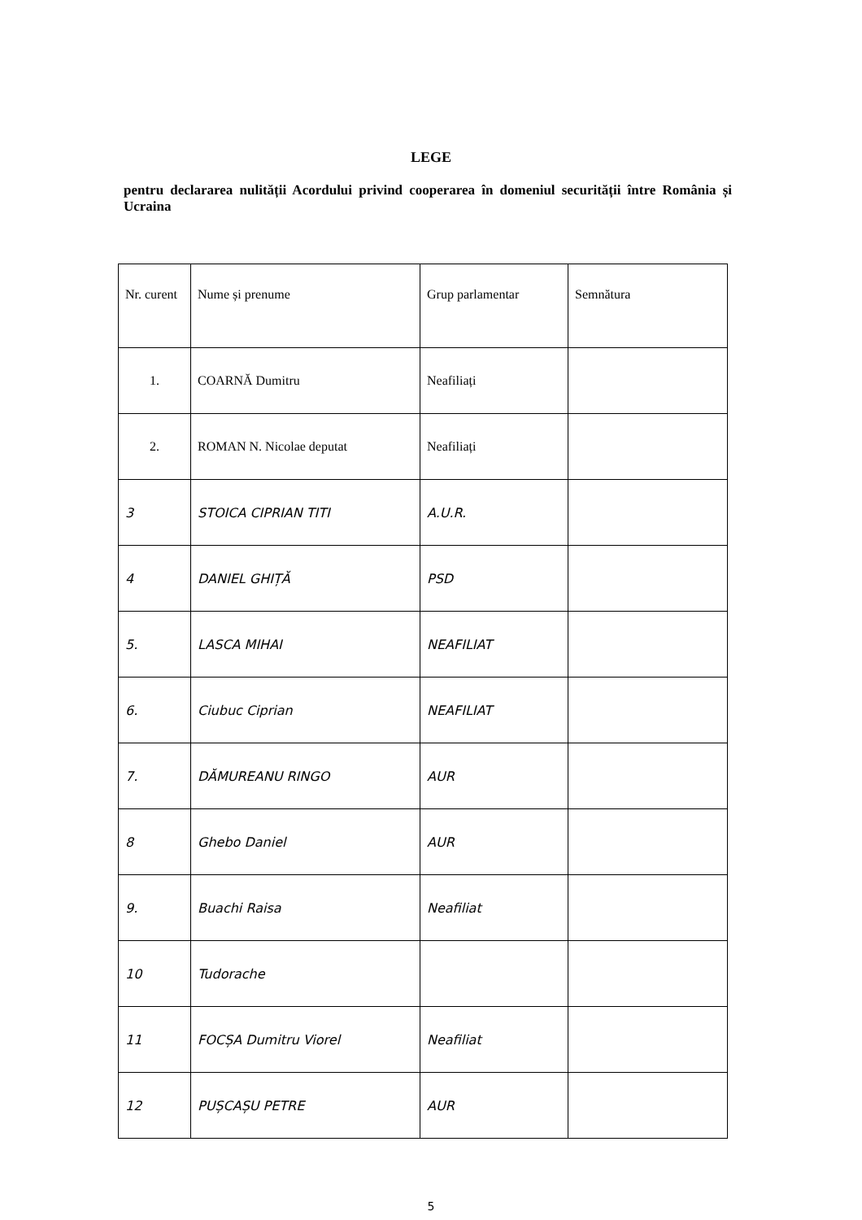LEGE
pentru declararea nulității Acordului privind cooperarea în domeniul securității între România și Ucraina
| Nr. curent | Nume și prenume | Grup parlamentar | Semnătura |
| 1. | COARNĂ Dumitru | Neafiliați | |
| 2. | ROMAN N. Nicolae deputat | Neafiliați | |
| 3 | STOICA CIPRIAN TITI | A.U.R. | |
| 4 | DANIEL GHIȚĂ | PSD | |
| 5. | LASCA MIHAI | NEAFILIAT | |
| 6. | Ciubuc Ciprian | NEAFILIAT | |
| 7. | DĂMUREANU RINGO | AUR | |
| 8 | Ghebo Daniel | AUR | |
| 9. | Buachi Raisa | Neafiliat | |
| 10 | Tudorache | | |
| 11 | FOCȘA Dumitru Viorel | Neafiliat | |
| 12 | PUȘCAȘU PETRE | AUR | |
5